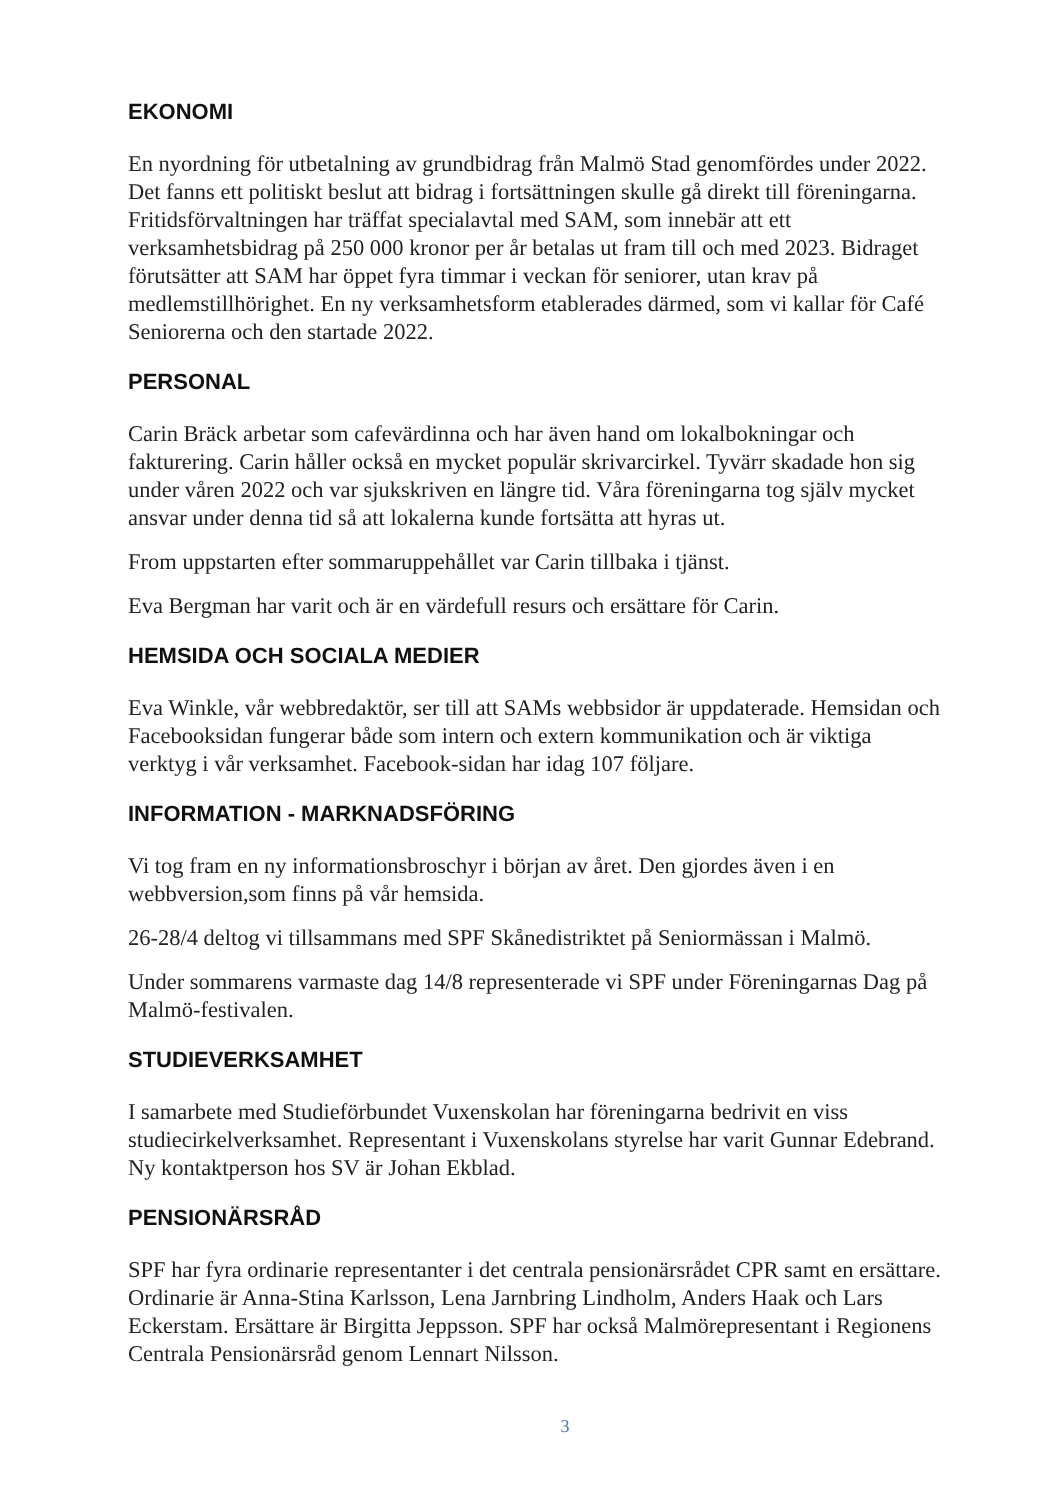EKONOMI
En nyordning för utbetalning av grundbidrag från Malmö Stad genomfördes under 2022. Det fanns ett politiskt beslut att bidrag i fortsättningen skulle gå direkt till föreningarna. Fritidsförvaltningen har träffat specialavtal med SAM, som innebär att ett verksamhetsbidrag på 250 000 kronor per år betalas ut fram till och med 2023. Bidraget förutsätter att SAM har öppet fyra timmar i veckan för seniorer, utan krav på medlemstillhörighet. En ny verksamhetsform etablerades därmed, som vi kallar för Café Seniorerna och den startade 2022.
PERSONAL
Carin Bräck arbetar som cafevärdinna och har även hand om lokalbokningar och fakturering. Carin håller också en mycket populär skrivarcirkel. Tyvärr skadade hon sig under våren 2022 och var sjukskriven en längre tid. Våra föreningarna tog själv mycket ansvar under denna tid så att lokalerna kunde fortsätta att hyras ut.
From uppstarten efter sommaruppehållet var Carin tillbaka i tjänst.
Eva Bergman har varit och är en värdefull resurs och ersättare för Carin.
HEMSIDA OCH SOCIALA MEDIER
Eva Winkle, vår webbredaktör, ser till att SAMs webbsidor är uppdaterade. Hemsidan och Facebooksidan fungerar både som intern och extern kommunikation och är viktiga verktyg i vår verksamhet. Facebook-sidan har idag 107 följare.
INFORMATION - MARKNADSFÖRING
Vi tog fram en ny informationsbroschyr i början av året. Den gjordes även i en webbversion,som finns på vår hemsida.
26-28/4 deltog vi tillsammans med SPF Skånedistriktet på Seniormässan i Malmö.
Under sommarens varmaste dag 14/8 representerade vi SPF under Föreningarnas Dag på Malmö-festivalen.
STUDIEVERKSAMHET
I samarbete med Studieförbundet Vuxenskolan har föreningarna bedrivit en viss studiecirkelverksamhet. Representant i Vuxenskolans styrelse har varit Gunnar Edebrand. Ny kontaktperson hos SV är Johan Ekblad.
PENSIONÄRSRÅD
SPF har fyra ordinarie representanter i det centrala pensionärsrådet CPR samt en ersättare. Ordinarie är Anna-Stina Karlsson, Lena Jarnbring Lindholm, Anders Haak och Lars Eckerstam. Ersättare är Birgitta Jeppsson. SPF har också Malmörepresentant i Regionens Centrala Pensionärsråd genom Lennart Nilsson.
3